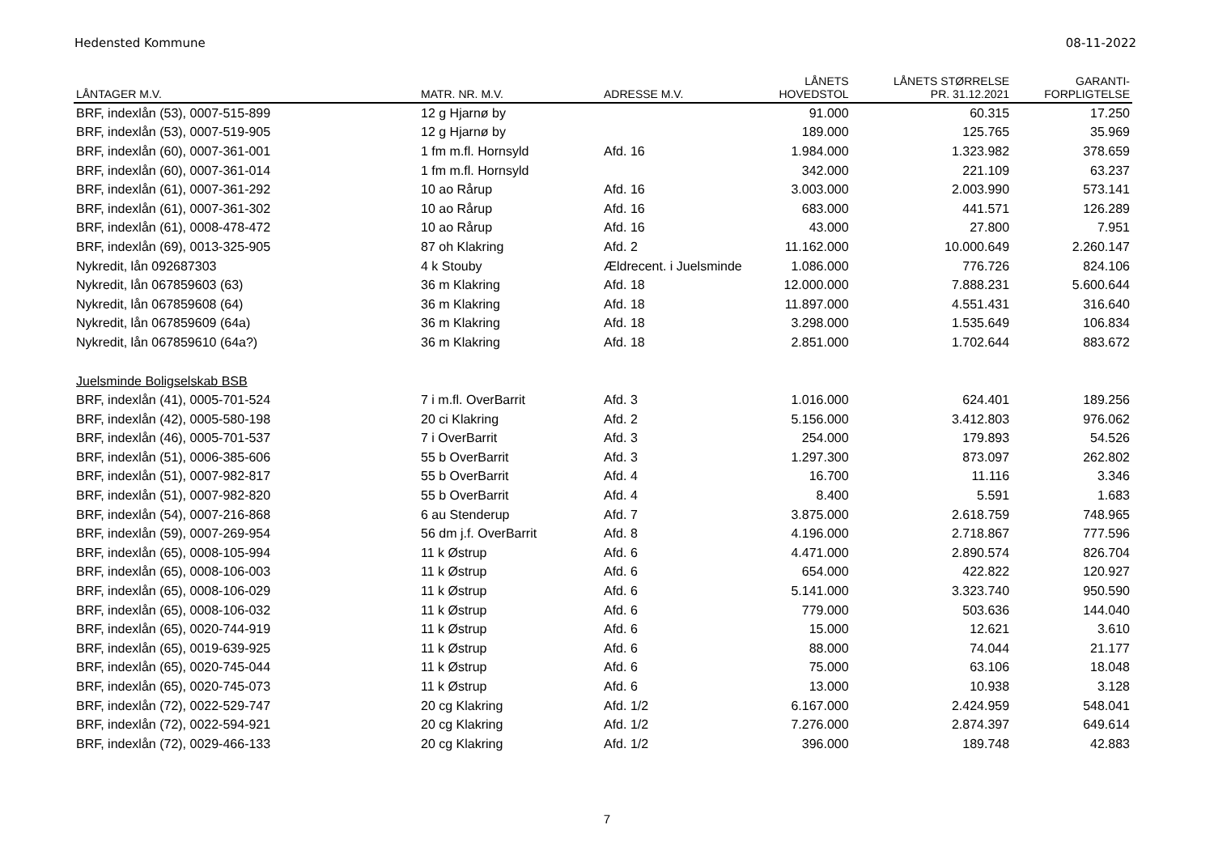Hedensted Kommune 08-11-2022
| LÅNTAGER M.V. | MATR. NR. M.V. | ADRESSE M.V. | LÅNETS HOVEDSTOL | LÅNETS STØRRELSE PR. 31.12.2021 | GARANTI- FORPLIGTELSE |
| --- | --- | --- | --- | --- | --- |
| BRF, indexlån (53), 0007-515-899 | 12 g Hjarnø by | | 91.000 | 60.315 | 17.250 |
| BRF, indexlån (53), 0007-519-905 | 12 g Hjarnø by | | 189.000 | 125.765 | 35.969 |
| BRF, indexlån (60), 0007-361-001 | 1 fm m.fl. Hornsyld | Afd. 16 | 1.984.000 | 1.323.982 | 378.659 |
| BRF, indexlån (60), 0007-361-014 | 1 fm m.fl. Hornsyld | | 342.000 | 221.109 | 63.237 |
| BRF, indexlån (61), 0007-361-292 | 10 ao Rårup | Afd. 16 | 3.003.000 | 2.003.990 | 573.141 |
| BRF, indexlån (61), 0007-361-302 | 10 ao Rårup | Afd. 16 | 683.000 | 441.571 | 126.289 |
| BRF, indexlån (61), 0008-478-472 | 10 ao Rårup | Afd. 16 | 43.000 | 27.800 | 7.951 |
| BRF, indexlån (69), 0013-325-905 | 87 oh Klakring | Afd. 2 | 11.162.000 | 10.000.649 | 2.260.147 |
| Nykredit, lån 092687303 | 4 k Stouby | Ældrecent. i Juelsminde | 1.086.000 | 776.726 | 824.106 |
| Nykredit, lån 067859603 (63) | 36 m Klakring | Afd. 18 | 12.000.000 | 7.888.231 | 5.600.644 |
| Nykredit, lån 067859608 (64) | 36 m Klakring | Afd. 18 | 11.897.000 | 4.551.431 | 316.640 |
| Nykredit, lån 067859609 (64a) | 36 m Klakring | Afd. 18 | 3.298.000 | 1.535.649 | 106.834 |
| Nykredit, lån 067859610 (64a?) | 36 m Klakring | Afd. 18 | 2.851.000 | 1.702.644 | 883.672 |
| Juelsminde Boligselskab BSB | | | | | |
| BRF, indexlån (41), 0005-701-524 | 7 i m.fl. OverBarrit | Afd. 3 | 1.016.000 | 624.401 | 189.256 |
| BRF, indexlån (42), 0005-580-198 | 20 ci Klakring | Afd. 2 | 5.156.000 | 3.412.803 | 976.062 |
| BRF, indexlån (46), 0005-701-537 | 7 i OverBarrit | Afd. 3 | 254.000 | 179.893 | 54.526 |
| BRF, indexlån (51), 0006-385-606 | 55 b OverBarrit | Afd. 3 | 1.297.300 | 873.097 | 262.802 |
| BRF, indexlån (51), 0007-982-817 | 55 b OverBarrit | Afd. 4 | 16.700 | 11.116 | 3.346 |
| BRF, indexlån (51), 0007-982-820 | 55 b OverBarrit | Afd. 4 | 8.400 | 5.591 | 1.683 |
| BRF, indexlån (54), 0007-216-868 | 6 au Stenderup | Afd. 7 | 3.875.000 | 2.618.759 | 748.965 |
| BRF, indexlån (59), 0007-269-954 | 56 dm j.f. OverBarrit | Afd. 8 | 4.196.000 | 2.718.867 | 777.596 |
| BRF, indexlån (65), 0008-105-994 | 11 k Østrup | Afd. 6 | 4.471.000 | 2.890.574 | 826.704 |
| BRF, indexlån (65), 0008-106-003 | 11 k Østrup | Afd. 6 | 654.000 | 422.822 | 120.927 |
| BRF, indexlån (65), 0008-106-029 | 11 k Østrup | Afd. 6 | 5.141.000 | 3.323.740 | 950.590 |
| BRF, indexlån (65), 0008-106-032 | 11 k Østrup | Afd. 6 | 779.000 | 503.636 | 144.040 |
| BRF, indexlån (65), 0020-744-919 | 11 k Østrup | Afd. 6 | 15.000 | 12.621 | 3.610 |
| BRF, indexlån (65), 0019-639-925 | 11 k Østrup | Afd. 6 | 88.000 | 74.044 | 21.177 |
| BRF, indexlån (65), 0020-745-044 | 11 k Østrup | Afd. 6 | 75.000 | 63.106 | 18.048 |
| BRF, indexlån (65), 0020-745-073 | 11 k Østrup | Afd. 6 | 13.000 | 10.938 | 3.128 |
| BRF, indexlån (72), 0022-529-747 | 20 cg Klakring | Afd. 1/2 | 6.167.000 | 2.424.959 | 548.041 |
| BRF, indexlån (72), 0022-594-921 | 20 cg Klakring | Afd. 1/2 | 7.276.000 | 2.874.397 | 649.614 |
| BRF, indexlån (72), 0029-466-133 | 20 cg Klakring | Afd. 1/2 | 396.000 | 189.748 | 42.883 |
7